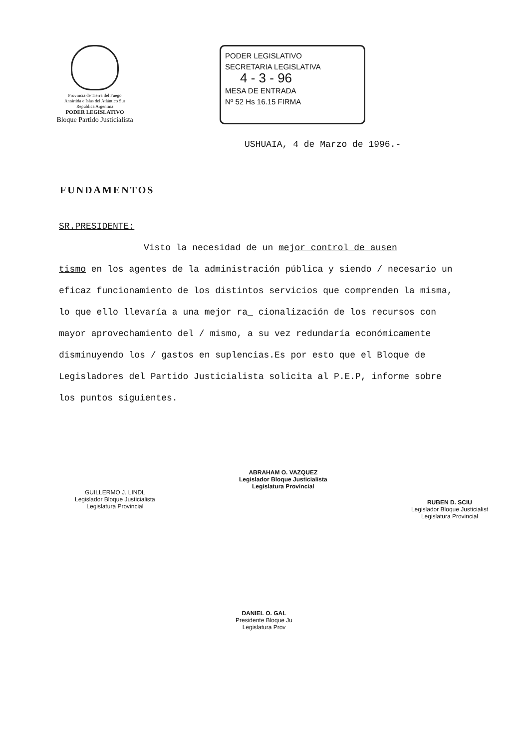Provincia de Tierra del Fuego
Antártida e Islas del Atlántico Sur
República Argentina
PODER LEGISLATIVO
Bloque Partido Justicialista
PODER LEGISLATIVO
SECRETARIA LEGISLATIVA
4 - 3 - 96
MESA DE ENTRADA
Nº 52 Hs 16.15 FIRMA
USHUAIA, 4 de Marzo de 1996.-
FUNDAMENTOS
SR.PRESIDENTE:
Visto la necesidad de un mejor control de ausen
tismo en los agentes de la administración pública y siendo / necesario un eficaz funcionamiento de los distintos servicios que comprenden la misma, lo que ello llevaría a una mejor ra_ cionalización de los recursos con mayor aprovechamiento del / mismo, a su vez redundaría económicamente disminuyendo los / gastos en suplencias.Es por esto que el Bloque de Legisladores del Partido Justicialista solicita al P.E.P, informe sobre los puntos siguientes.
GUILLERMO J. LINDL
Legislador Bloque Justicialista
Legislatura Provincial
ABRAHAM O. VAZQUEZ
Legislador Bloque Justicialista
Legislatura Provincial
RUBEN D. SCIU
Legislador Bloque Justicialist
Legislatura Provincial
DANIEL O. GAL
Presidente Bloque Ju
Legislatura Prov